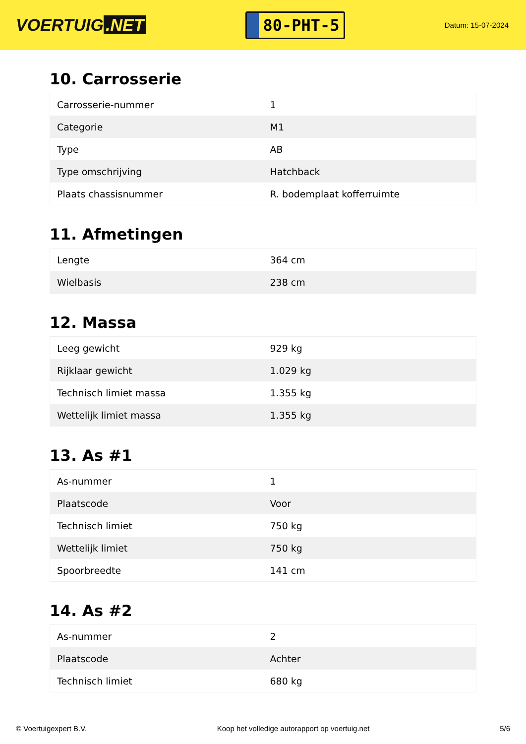VOERTUIG.NET
80-PHT-5
Datum: 15-07-2024
10. Carrosserie
| Carrosserie-nummer | 1 |
| Categorie | M1 |
| Type | AB |
| Type omschrijving | Hatchback |
| Plaats chassisnummer | R. bodemplaat kofferruimte |
11. Afmetingen
| Lengte | 364 cm |
| Wielbasis | 238 cm |
12. Massa
| Leeg gewicht | 929 kg |
| Rijklaar gewicht | 1.029 kg |
| Technisch limiet massa | 1.355 kg |
| Wettelijk limiet massa | 1.355 kg |
13. As #1
| As-nummer | 1 |
| Plaatscode | Voor |
| Technisch limiet | 750 kg |
| Wettelijk limiet | 750 kg |
| Spoorbreedte | 141 cm |
14. As #2
| As-nummer | 2 |
| Plaatscode | Achter |
| Technisch limiet | 680 kg |
© Voertuigexpert B.V. Koop het volledige autorapport op voertuig.net 5/6